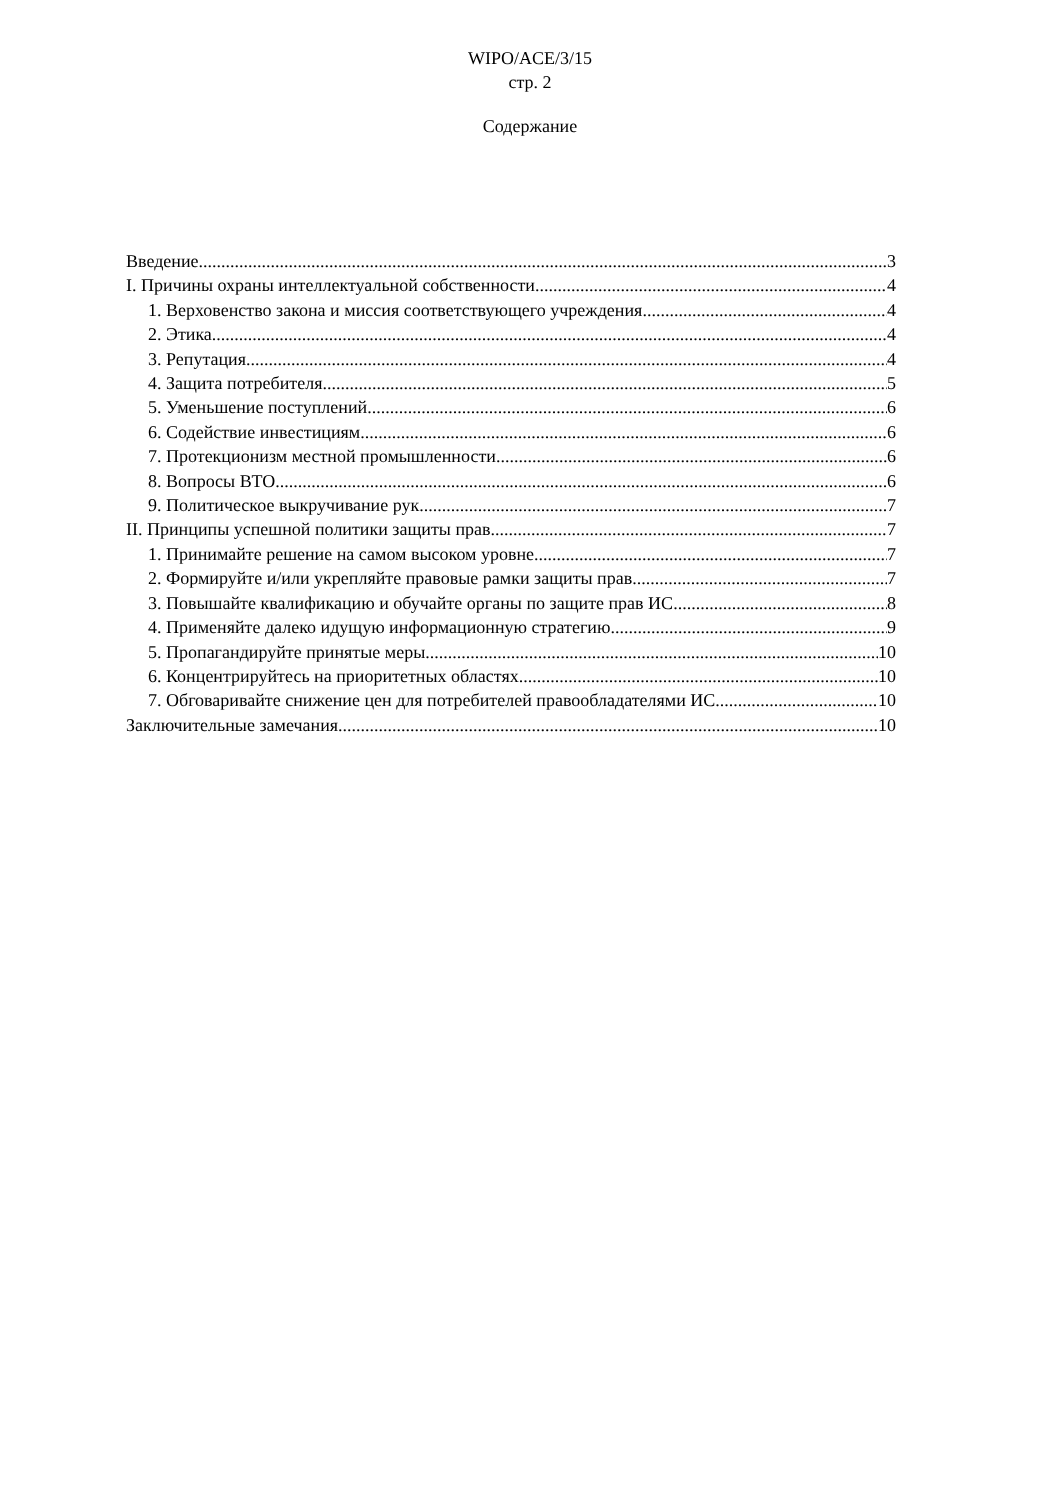WIPO/ACE/3/15
стр. 2
Содержание
Введение. 3
I. Причины охраны интеллектуальной собственности 4
1. Верховенство закона и миссия соответствующего учреждения 4
2. Этика 4
3. Репутация 4
4. Защита потребителя 5
5. Уменьшение поступлений 6
6. Содействие инвестициям 6
7. Протекционизм местной промышленности 6
8. Вопросы ВТО 6
9. Политическое выкручивание рук 7
II. Принципы успешной политики защиты прав 7
1. Принимайте решение на самом высоком уровне 7
2. Формируйте и/или укрепляйте правовые рамки защиты прав 7
3. Повышайте квалификацию и обучайте органы по защите прав ИС 8
4. Применяйте далеко идущую информационную стратегию 9
5. Пропагандируйте принятые меры 10
6. Концентрируйтесь на приоритетных областях 10
7. Обговаривайте снижение цен для потребителей правообладателями ИС 10
Заключительные замечания 10